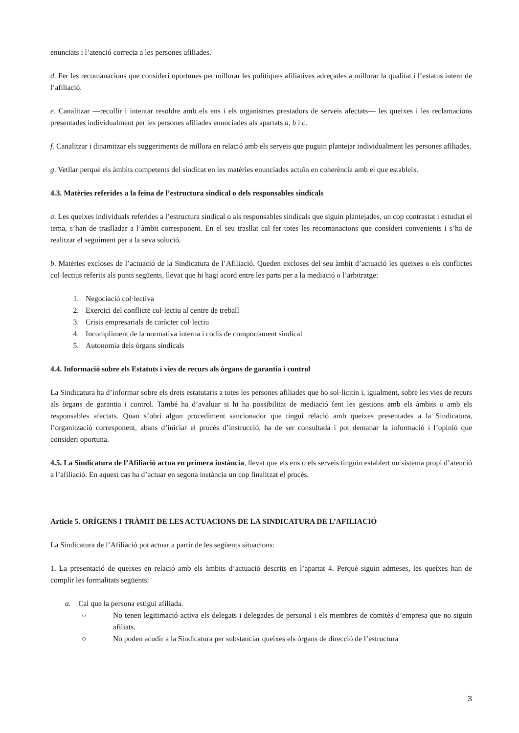enunciats i l’atenció correcta a les persones afiliades.
d. Fer les recomanacions que consideri oportunes per millorar les polítiques afiliatives adreçades a millorar la qualitat i l’estatus intern de l’afiliació.
e. Canalitzar —recollir i intentar resoldre amb els ens i els organismes prestadors de serveis afectats— les queixes i les reclamacions presentades individualment per les persones afiliades enunciades als apartats a, b i c.
f. Canalitzar i dinamitzar els suggeriments de millora en relació amb els serveis que puguin plantejar individualment les persones afiliades.
g. Vetllar perquè els àmbits competents del sindicat en les matèries enunciades actuïn en coherència amb el que estableix.
4.3. Matèries referides a la feina de l’estructura sindical o dels responsables sindicals
a. Les queixes individuals referides a l’estructura sindical o als responsables sindicals que siguin plantejades, un cop contrastat i estudiat el tema, s’han de traslladar a l’àmbit corresponent. En el seu trasllat cal fer totes les recomanacions que consideri convenients i s’ha de realitzar el seguiment per a la seva solució.
b. Matèries excloses de l’actuació de la Sindicatura de l’Afiliació. Queden excloses del seu àmbit d’actuació les queixes o els conflictes col·lectius referits als punts següents, llevat que hi hagi acord entre les parts per a la mediació o l’arbitratge:
1. Negociació col·lectiva
2. Exercici del conflicte col·lectiu al centre de treball
3. Crisis empresarials de caràcter col·lectiu
4. Incompliment de la normativa interna i codis de comportament sindical
5. Autonomia dels òrgans sindicals
4.4. Informació sobre els Estatuts i vies de recurs als òrgans de garantia i control
La Sindicatura ha d’informar sobre els drets estatutaris a totes les persones afiliades que ho sol·licitin i, igualment, sobre les vies de recurs als òrgans de garantia i control. També ha d’avaluar si hi ha possibilitat de mediació fent les gestions amb els àmbits o amb els responsables afectats. Quan s’obri algun procediment sancionador que tingui relació amb queixes presentades a la Sindicatura, l’organització corresponent, abans d’iniciar el procés d’instrucció, ha de ser consultada i pot demanar la informació i l’opinió que consideri oportuna.
4.5. La Sindicatura de l’Afiliació actua en primera instància, llevat que els ens o els serveis tinguin establert un sistema propi d’atenció a l’afiliació. En aquest cas ha d’actuar en segona instància un cop finalitzat el procés.
Article 5. ORÍGENS I TRÀMIT DE LES ACTUACIONS DE LA SINDICATURA DE L’AFILIACIÓ
La Sindicatura de l’Afiliació pot actuar a partir de les següents situacions:
1. La presentació de queixes en relació amb els àmbits d’actuació descrits en l’apartat 4. Perquè siguin admeses, les queixes han de complir les formalitats següents:
a. Cal que la persona estigui afiliada.
○ No tenen legitimació activa els delegats i delegades de personal i els membres de comitès d’empresa que no siguin afiliats.
○ No poden acudir a la Sindicatura per substanciar queixes els òrgans de direcció de l’estructura
3